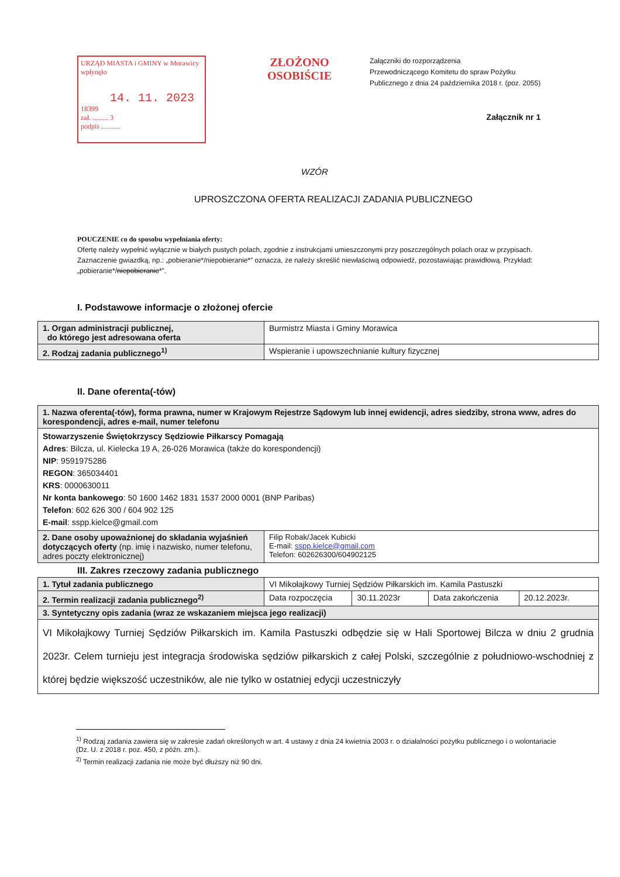URZĄD MIASTA i GMINY w Morawicy
wpłynęło
14. 11. 2023
18399
zał. ......... 3
podpis ...........
ZŁOŻONO OSOBIŚCIE
Załączniki do rozporządzenia
Przewodniczącego Komitetu do spraw Pożytku
Publicznego z dnia 24 października 2018 r. (poz. 2055)
Załącznik nr 1
WZÓR
UPROSZCZONA OFERTA REALIZACJI ZADANIA PUBLICZNEGO
POUCZENIE co do sposobu wypełniania oferty:
Ofertę należy wypełnić wyłącznie w białych pustych polach, zgodnie z instrukcjami umieszczonymi przy poszczególnych polach oraz w przypisach.
Zaznaczenie gwiazdką, np.: „pobieranie*/niepobieranie*” oznacza, że należy skreślić niewłaściwą odpowiedź, pozostawiając prawidłową. Przykład: „pobieranie*/niepobieranie*”.
I. Podstawowe informacje o złożonej ofercie
| 1. Organ administracji publicznej, do którego jest adresowana oferta | Burmistrz Miasta i Gminy Morawica |
| 2. Rodzaj zadania publicznego<sup>1)</sup> | Wspieranie i upowszechnianie kultury fizycznej |
II. Dane oferenta(-tów)
| 1. Nazwa oferenta(-tów), forma prawna, numer w Krajowym Rejestrze Sądowym lub innej ewidencji, adres siedziby, strona www, adres do korespondencji, adres e-mail, numer telefonu | |
| Stowarzyszenie Świętokrzyscy Sędziowie Piłkarscy Pomagają Adres : Bilcza, ul. Kielecka 19 A, 26-026 Morawica (także do korespondencji) NIP : 9591975286 REGON : 365034401 KRS : 0000630011 Nr konta bankowego : 50 1600 1462 1831 1537 2000 0001 (BNP Paribas) Telefon : 602 626 300 / 604 902 125 E-mail : sspp.kielce@gmail.com | |
| 2. Dane osoby upoważnionej do składania wyjaśnień dotyczących oferty (np. imię i nazwisko, numer telefonu, adres poczty elektronicznej) | Filip Robak/Jacek Kubicki E-mail: sspp.kielce@gmail.com Telefon: 602626300/604902125 |
III. Zakres rzeczowy zadania publicznego
| 1. Tytuł zadania publicznego | VI Mikołajkowy Turniej Sędziów Piłkarskich im. Kamila Pastuszki | | | |
| 2. Termin realizacji zadania publicznego<sup>2)</sup> | Data rozpoczęcia | 30.11.2023r | Data zakończenia | 20.12.2023r. |
| 3. Syntetyczny opis zadania (wraz ze wskazaniem miejsca jego realizacji) | | | | |
| VI Mikołajkowy Turniej Sędziów Piłkarskich im. Kamila Pastuszki odbędzie się w Hali Sportowej Bilcza w dniu 2 grudnia 2023r. Celem turnieju jest integracja środowiska sędziów piłkarskich z całej Polski, szczególnie z południowo-wschodniej z której będzie większość uczestników, ale nie tylko w ostatniej edycji uczestniczyły | | | | |
<sup>1)</sup> Rodzaj zadania zawiera się w zakresie zadań określonych w art. 4 ustawy z dnia 24 kwietnia 2003 r. o działalności pożytku publicznego i o wolontariacie (Dz. U. z 2018 r. poz. 450, z późn. zm.).
<sup>2)</sup> Termin realizacji zadania nie może być dłuższy niż 90 dni.